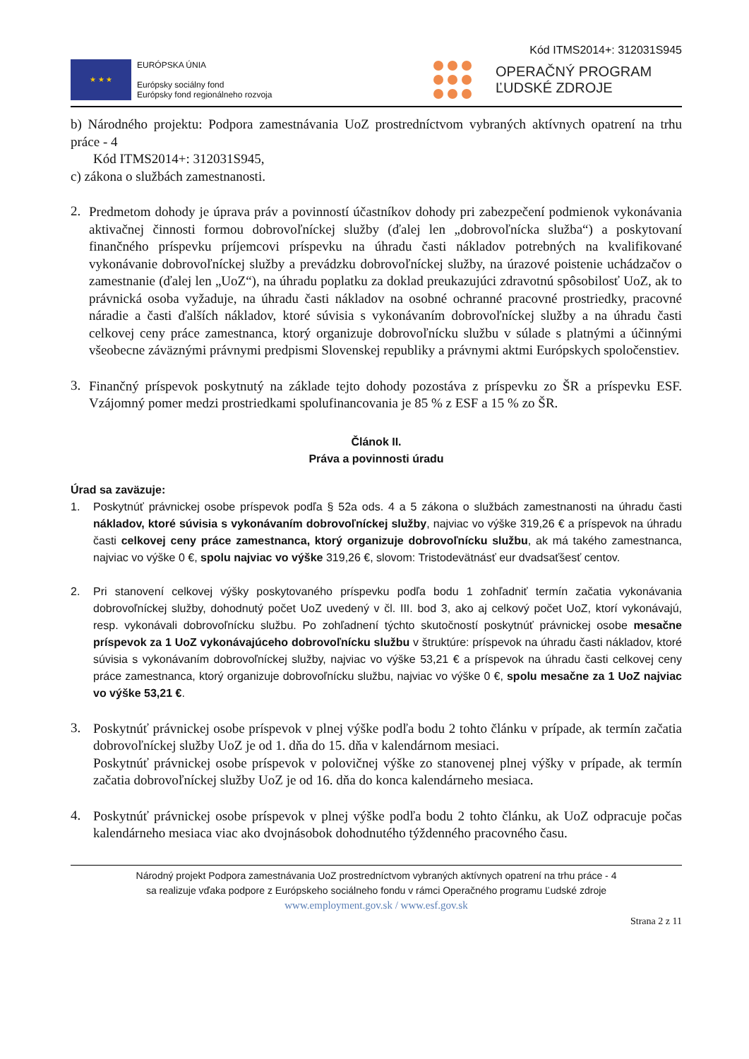Kód ITMS2014+: 312031S945
★ ★ ★
EURÓPSKA ÚNIA
Európsky sociálny fond
Európsky fond regionálneho rozvoja
OPERAČNÝ PROGRAM
ĽUDSKÉ ZDROJE
b) Národného projektu: Podpora zamestnávania UoZ prostredníctvom vybraných aktívnych opatrení na trhu práce - 4
Kód ITMS2014+: 312031S945,
c) zákona o službách zamestnanosti.
2.
Predmetom dohody je úprava práv a povinností účastníkov dohody pri zabezpečení podmienok vykonávania aktivačnej činnosti formou dobrovoľníckej služby (ďalej len „dobrovoľnícka služba“) a poskytovaní finančného príspevku príjemcovi príspevku na úhradu časti nákladov potrebných na kvalifikované vykonávanie dobrovoľníckej služby a prevádzku dobrovoľníckej služby, na úrazové poistenie uchádzačov o zamestnanie (ďalej len „UoZ“), na úhradu poplatku za doklad preukazujúci zdravotnú spôsobilosť UoZ, ak to právnická osoba vyžaduje, na úhradu časti nákladov na osobné ochranné pracovné prostriedky, pracovné náradie a časti ďalších nákladov, ktoré súvisia s vykonávaním dobrovoľníckej služby a na úhradu časti celkovej ceny práce zamestnanca, ktorý organizuje dobrovoľnícku službu v súlade s platnými a účinnými všeobecne záväznými právnymi predpismi Slovenskej republiky a právnymi aktmi Európskych spoločenstiev.
3.
Finančný príspevok poskytnutý na základe tejto dohody pozostáva z príspevku zo ŠR a príspevku ESF. Vzájomný pomer medzi prostriedkami spolufinancovania je 85 % z ESF a 15 % zo ŠR.
Článok II.
Práva a povinnosti úradu
Úrad sa zaväzuje:
1.
Poskytnúť právnickej osobe príspevok podľa § 52a ods. 4 a 5 zákona o službách zamestnanosti na úhradu časti nákladov, ktoré súvisia s vykonávaním dobrovoľníckej služby, najviac vo výške 319,26 € a príspevok na úhradu časti celkovej ceny práce zamestnanca, ktorý organizuje dobrovoľnícku službu, ak má takého zamestnanca, najviac vo výške 0 €, spolu najviac vo výške 319,26 €, slovom: Tristodevätnásť eur dvadsaťšesť centov.
2.
Pri stanovení celkovej výšky poskytovaného príspevku podľa bodu 1 zohľadniť termín začatia vykonávania dobrovoľníckej služby, dohodnutý počet UoZ uvedený v čl. III. bod 3, ako aj celkový počet UoZ, ktorí vykonávajú, resp. vykonávali dobrovoľnícku službu. Po zohľadnení týchto skutočností poskytnúť právnickej osobe mesačne príspevok za 1 UoZ vykonávajúceho dobrovoľnícku službu v štruktúre: príspevok na úhradu časti nákladov, ktoré súvisia s vykonávaním dobrovoľníckej služby, najviac vo výške 53,21 € a príspevok na úhradu časti celkovej ceny práce zamestnanca, ktorý organizuje dobrovoľnícku službu, najviac vo výške 0 €, spolu mesačne za 1 UoZ najviac vo výške 53,21 €.
3.
Poskytnúť právnickej osobe príspevok v plnej výške podľa bodu 2 tohto článku v prípade, ak termín začatia dobrovoľníckej služby UoZ je od 1. dňa do 15. dňa v kalendárnom mesiaci.
Poskytnúť právnickej osobe príspevok v polovičnej výške zo stanovenej plnej výšky v prípade, ak termín začatia dobrovoľníckej služby UoZ je od 16. dňa do konca kalendárneho mesiaca.
4.
Poskytnúť právnickej osobe príspevok v plnej výške podľa bodu 2 tohto článku, ak UoZ odpracuje počas kalendárneho mesiaca viac ako dvojnásobok dohodnutého týždenného pracovného času.
Národný projekt Podpora zamestnávania UoZ prostredníctvom vybraných aktívnych opatrení na trhu práce - 4
sa realizuje vďaka podpore z Európskeho sociálneho fondu v rámci Operačného programu Ľudské zdroje
www.employment.gov.sk / www.esf.gov.sk
Strana 2 z 11